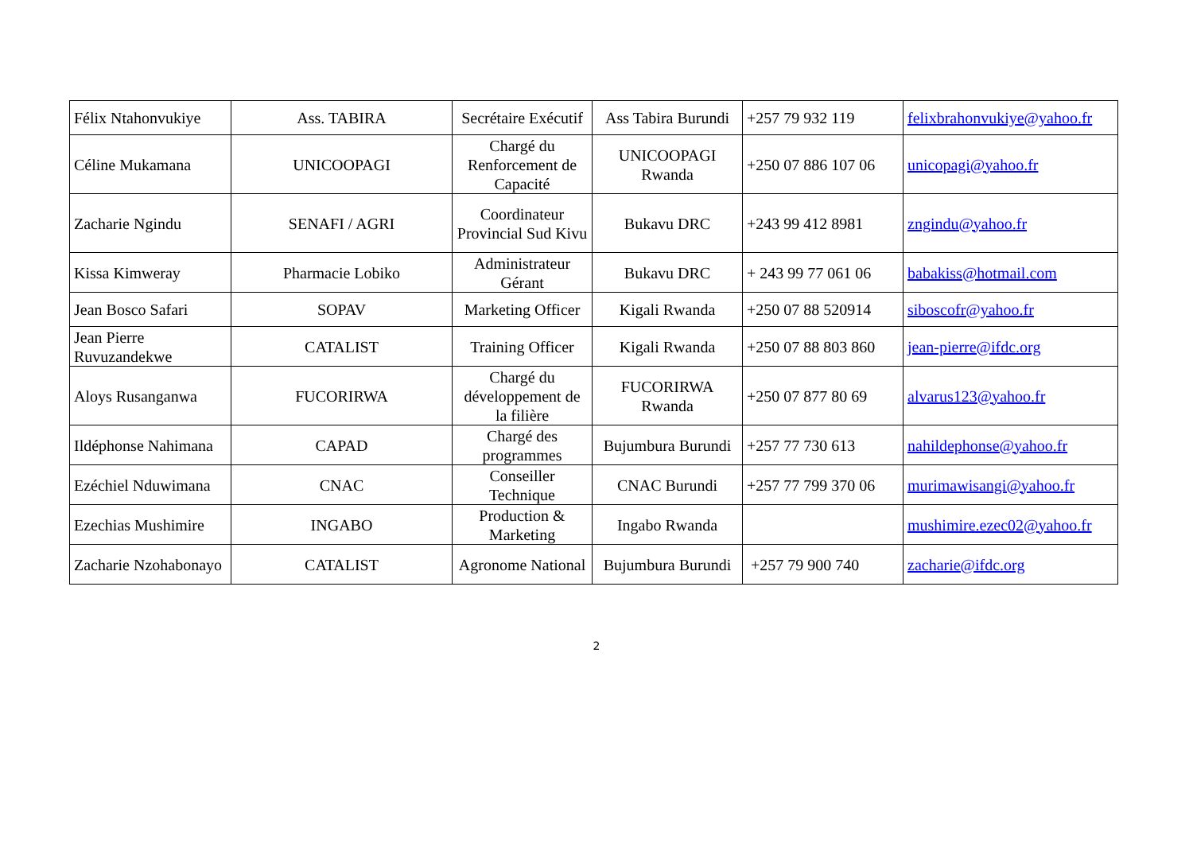| Félix Ntahonvukiye | Ass. TABIRA | Secrétaire Exécutif | Ass Tabira Burundi | +257 79 932 119 | felixbrahonvukiye@yahoo.fr |
| Céline Mukamana | UNICOOPAGI | Chargé du Renforcement de Capacité | UNICOOPAGI Rwanda | +250 07 886 107 06 | unicopagi@yahoo.fr |
| Zacharie Ngindu | SENAFI / AGRI | Coordinateur Provincial Sud Kivu | Bukavu DRC | +243 99 412 8981 | zngindu@yahoo.fr |
| Kissa Kimweray | Pharmacie Lobiko | Administrateur Gérant | Bukavu DRC | + 243 99 77 061 06 | babakiss@hotmail.com |
| Jean Bosco Safari | SOPAV | Marketing Officer | Kigali Rwanda | +250 07 88 520914 | siboscofr@yahoo.fr |
| Jean Pierre Ruvuzandekwe | CATALIST | Training Officer | Kigali Rwanda | +250 07 88 803 860 | jean-pierre@ifdc.org |
| Aloys Rusanganwa | FUCORIRWA | Chargé du développement de la filière | FUCORIRWA Rwanda | +250 07 877 80 69 | alvarus123@yahoo.fr |
| Ildéphonse Nahimana | CAPAD | Chargé des programmes | Bujumbura Burundi | +257 77 730 613 | nahildephonse@yahoo.fr |
| Ezéchiel Nduwimana | CNAC | Conseiller Technique | CNAC Burundi | +257 77 799 370 06 | murimawisangi@yahoo.fr |
| Ezechias Mushimire | INGABO | Production & Marketing | Ingabo Rwanda | | mushimire.ezec02@yahoo.fr |
| Zacharie Nzohabonayo | CATALIST | Agronome National | Bujumbura Burundi | +257 79 900 740 | zacharie@ifdc.org |
2